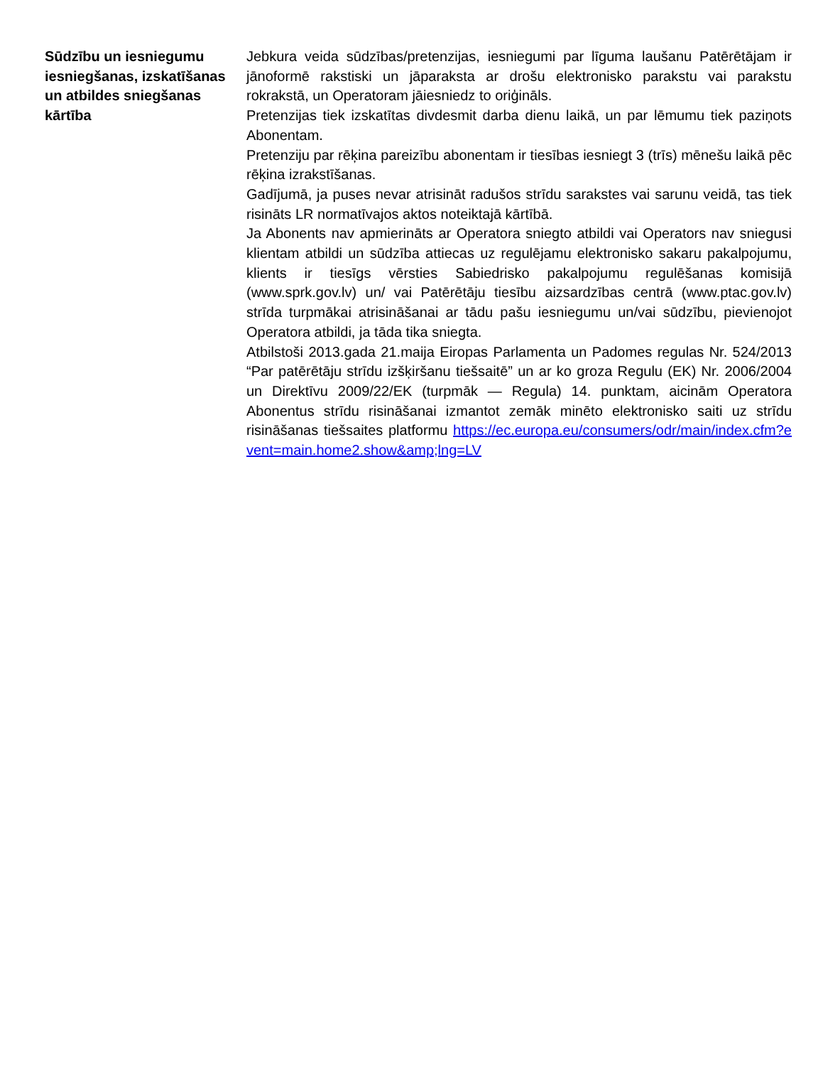Sūdzību un iesniegumu iesniegšanas, izskatīšanas un atbildes sniegšanas kārtība
Jebkura veida sūdzības/pretenzijas, iesniegumi par līguma laušanu Patērētājam ir jānoformē rakstiski un jāparaksta ar drošu elektronisko parakstu vai parakstu rokrakstā, un Operatoram jāiesniedz to oriģināls.
Pretenzijas tiek izskatītas divdesmit darba dienu laikā, un par lēmumu tiek paziņots Abonentam.
Pretenziju par rēķina pareizību abonentam ir tiesības iesniegt 3 (trīs) mēnešu laikā pēc rēķina izrakstīšanas.
Gadījumā, ja puses nevar atrisināt radušos strīdu sarakstes vai sarunu veidā, tas tiek risināts LR normatīvajos aktos noteiktajā kārtībā.
Ja Abonents nav apmierināts ar Operatora sniegto atbildi vai Operators nav sniegusi klientam atbildi un sūdzība attiecas uz regulējamu elektronisko sakaru pakalpojumu, klients ir tiesīgs vērsties Sabiedrisko pakalpojumu regulēšanas komisijā (www.sprk.gov.lv) un/ vai Patērētāju tiesību aizsardzības centrā (www.ptac.gov.lv) strīda turpmākai atrisināšanai ar tādu pašu iesniegumu un/vai sūdzību, pievienojot Operatora atbildi, ja tāda tika sniegta.
Atbilstoši 2013.gada 21.maija Eiropas Parlamenta un Padomes regulas Nr. 524/2013 “Par patērētāju strīdu izšķiršanu tiešsaitē” un ar ko groza Regulu (EK) Nr. 2006/2004 un Direktīvu 2009/22/EK (turpmāk — Regula) 14. punktam, aicinām Operatora Abonentus strīdu risināšanai izmantot zemāk minēto elektronisko saiti uz strīdu risināšanas tiešsaites platformu https://ec.europa.eu/consumers/odr/main/index.cfm?event=main.home2.show&amp;lng=LV